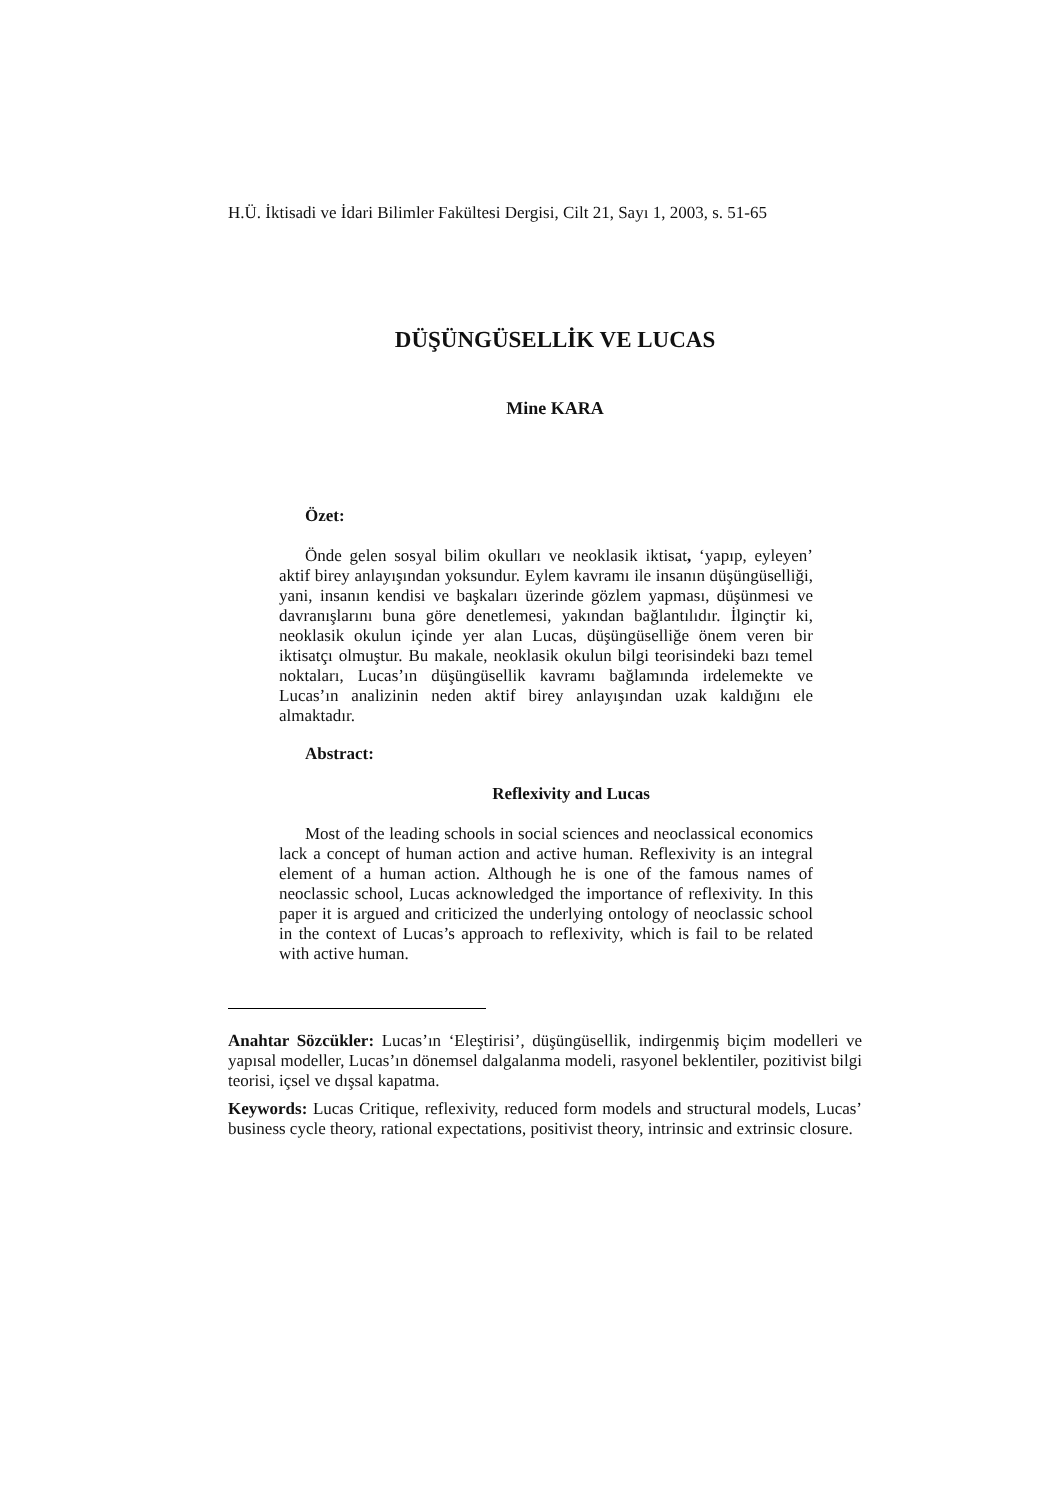H.Ü. İktisadi ve İdari Bilimler Fakültesi Dergisi, Cilt 21, Sayı 1, 2003, s. 51-65
DÜŞÜNGÜSELLİK VE LUCAS
Mine KARA
Özet:
Önde gelen sosyal bilim okulları ve neoklasik iktisat, ‘yapıp, eyleyen’ aktif birey anlayışından yoksundur. Eylem kavramı ile insanın düşüngüselliği, yani, insanın kendisi ve başkaları üzerinde gözlem yapması, düşünmesi ve davranışlarını buna göre denetlemesi, yakından bağlantılıdır. İlginçtir ki, neoklasik okulun içinde yer alan Lucas, düşüngüselliğe önem veren bir iktisatçı olmuştur. Bu makale, neoklasik okulun bilgi teorisindeki bazı temel noktaları, Lucas’ın düşüngüsellik kavramı bağlamında irdelemekte ve Lucas’ın analizinin neden aktif birey anlayışından uzak kaldığını ele almaktadır.
Abstract:
Reflexivity and Lucas
Most of the leading schools in social sciences and neoclassical economics lack a concept of human action and active human. Reflexivity is an integral element of a human action. Although he is one of the famous names of neoclassic school, Lucas acknowledged the importance of reflexivity. In this paper it is argued and criticized the underlying ontology of neoclassic school in the context of Lucas’s approach to reflexivity, which is fail to be related with active human.
Anahtar Sözcükler: Lucas’ın ‘Eleştirisi’, düşüngüsellik, indirgenmiş biçim modelleri ve yapısal modeller, Lucas’ın dönemsel dalgalanma modeli, rasyonel beklentiler, pozitivist bilgi teorisi, içsel ve dışsal kapatma.
Keywords: Lucas Critique, reflexivity, reduced form models and structural models, Lucas’ business cycle theory, rational expectations, positivist theory, intrinsic and extrinsic closure.